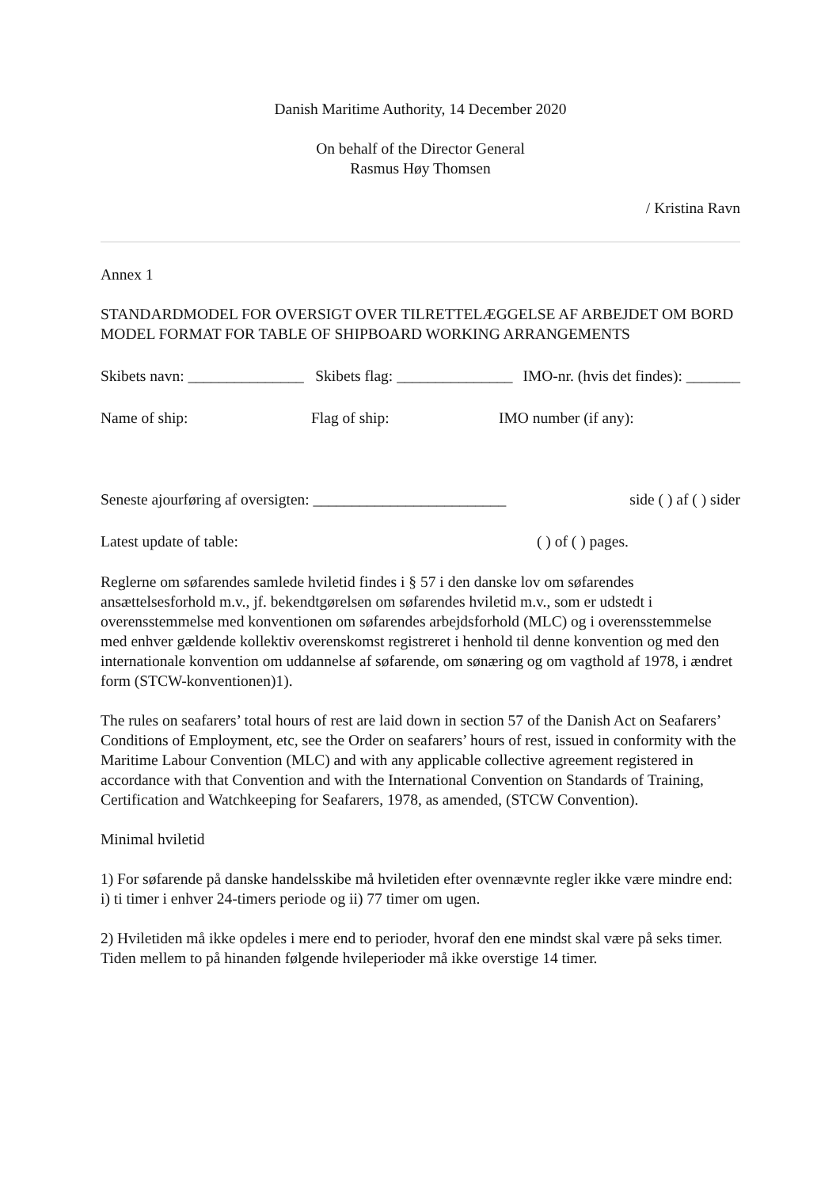Danish Maritime Authority, 14 December 2020
On behalf of the Director General
Rasmus Høy Thomsen
/ Kristina Ravn
Annex 1
STANDARDMODEL FOR OVERSIGT OVER TILRETTELÆGGELSE AF ARBEJDET OM BORD
MODEL FORMAT FOR TABLE OF SHIPBOARD WORKING ARRANGEMENTS
Skibets navn: _______________ Skibets flag: _______________ IMO-nr. (hvis det findes): _______
Name of ship: Flag of ship: IMO number (if any):
Seneste ajourføring af oversigten: _________________________ side ( ) af ( ) sider
Latest update of table: ( ) of ( ) pages.
Reglerne om søfarendes samlede hviletid findes i § 57 i den danske lov om søfarendes ansættelsesforhold m.v., jf. bekendtgørelsen om søfarendes hviletid m.v., som er udstedt i overensstemmelse med konventionen om søfarendes arbejdsforhold (MLC) og i overensstemmelse med enhver gældende kollektiv overenskomst registreret i henhold til denne konvention og med den internationale konvention om uddannelse af søfarende, om sønæring og om vagthold af 1978, i ændret form (STCW-konventionen)1).
The rules on seafarers’ total hours of rest are laid down in section 57 of the Danish Act on Seafarers’ Conditions of Employment, etc, see the Order on seafarers’ hours of rest, issued in conformity with the Maritime Labour Convention (MLC) and with any applicable collective agreement registered in accordance with that Convention and with the International Convention on Standards of Training, Certification and Watchkeeping for Seafarers, 1978, as amended, (STCW Convention).
Minimal hviletid
1) For søfarende på danske handelsskibe må hviletiden efter ovennævnte regler ikke være mindre end: i) ti timer i enhver 24-timers periode og ii) 77 timer om ugen.
2) Hviletiden må ikke opdeles i mere end to perioder, hvoraf den ene mindst skal være på seks timer. Tiden mellem to på hinanden følgende hvileperioder må ikke overstige 14 timer.